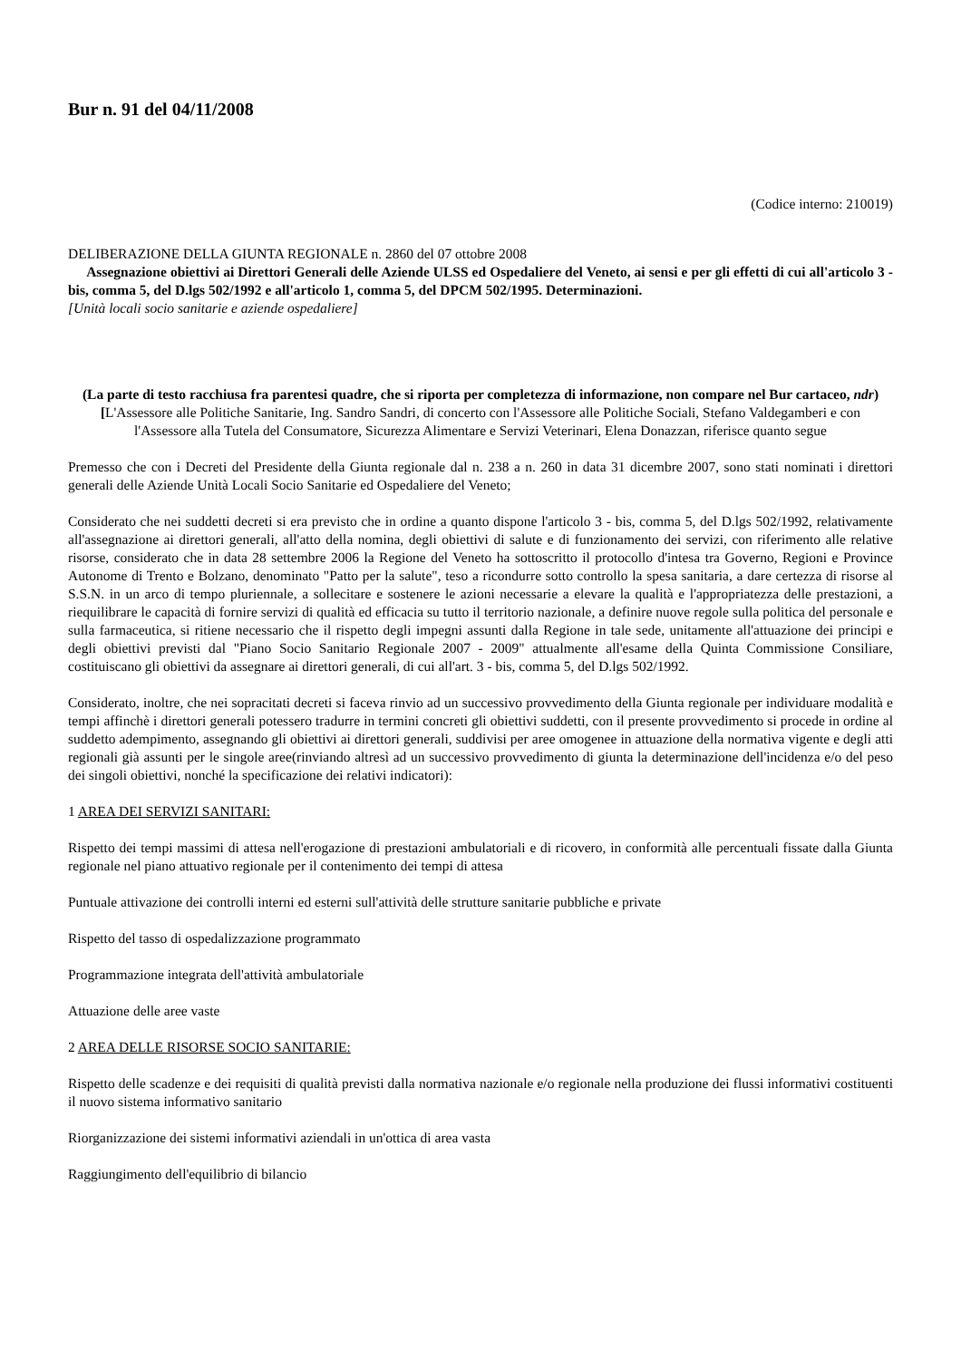Bur n. 91 del 04/11/2008
(Codice interno: 210019)
DELIBERAZIONE DELLA GIUNTA REGIONALE n. 2860 del 07 ottobre 2008
Assegnazione obiettivi ai Direttori Generali delle Aziende ULSS ed Ospedaliere del Veneto, ai sensi e per gli effetti di cui all'articolo 3 - bis, comma 5, del D.lgs 502/1992 e all'articolo 1, comma 5, del DPCM 502/1995. Determinazioni.
[Unità locali socio sanitarie e aziende ospedaliere]
(La parte di testo racchiusa fra parentesi quadre, che si riporta per completezza di informazione, non compare nel Bur cartaceo, ndr) [L'Assessore alle Politiche Sanitarie, Ing. Sandro Sandri, di concerto con l'Assessore alle Politiche Sociali, Stefano Valdegamberi e con l'Assessore alla Tutela del Consumatore, Sicurezza Alimentare e Servizi Veterinari, Elena Donazzan, riferisce quanto segue
Premesso che con i Decreti del Presidente della Giunta regionale dal n. 238 a n. 260 in data 31 dicembre 2007, sono stati nominati i direttori generali delle Aziende Unità Locali Socio Sanitarie ed Ospedaliere del Veneto;
Considerato che nei suddetti decreti si era previsto che in ordine a quanto dispone l'articolo 3 - bis, comma 5, del D.lgs 502/1992, relativamente all'assegnazione ai direttori generali, all'atto della nomina, degli obiettivi di salute e di funzionamento dei servizi, con riferimento alle relative risorse, considerato che in data 28 settembre 2006 la Regione del Veneto ha sottoscritto il protocollo d'intesa tra Governo, Regioni e Province Autonome di Trento e Bolzano, denominato "Patto per la salute", teso a ricondurre sotto controllo la spesa sanitaria, a dare certezza di risorse al S.S.N. in un arco di tempo pluriennale, a sollecitare e sostenere le azioni necessarie a elevare la qualità e l'appropriatezza delle prestazioni, a riequilibrare le capacità di fornire servizi di qualità ed efficacia su tutto il territorio nazionale, a definire nuove regole sulla politica del personale e sulla farmaceutica, si ritiene necessario che il rispetto degli impegni assunti dalla Regione in tale sede, unitamente all'attuazione dei principi e degli obiettivi previsti dal "Piano Socio Sanitario Regionale 2007 - 2009" attualmente all'esame della Quinta Commissione Consiliare, costituiscano gli obiettivi da assegnare ai direttori generali, di cui all'art. 3 - bis, comma 5, del D.lgs 502/1992.
Considerato, inoltre, che nei sopracitati decreti si faceva rinvio ad un successivo provvedimento della Giunta regionale per individuare modalità e tempi affinchè i direttori generali potessero tradurre in termini concreti gli obiettivi suddetti, con il presente provvedimento si procede in ordine al suddetto adempimento, assegnando gli obiettivi ai direttori generali, suddivisi per aree omogenee in attuazione della normativa vigente e degli atti regionali già assunti per le singole aree(rinviando altresì ad un successivo provvedimento di giunta la determinazione dell'incidenza e/o del peso dei singoli obiettivi, nonché la specificazione dei relativi indicatori):
1 AREA DEI SERVIZI SANITARI:
Rispetto dei tempi massimi di attesa nell'erogazione di prestazioni ambulatoriali e di ricovero, in conformità alle percentuali fissate dalla Giunta regionale nel piano attuativo regionale per il contenimento dei tempi di attesa
Puntuale attivazione dei controlli interni ed esterni sull'attività delle strutture sanitarie pubbliche e private
Rispetto del tasso di ospedalizzazione programmato
Programmazione integrata dell'attività ambulatoriale
Attuazione delle aree vaste
2 AREA DELLE RISORSE SOCIO SANITARIE:
Rispetto delle scadenze e dei requisiti di qualità previsti dalla normativa nazionale e/o regionale nella produzione dei flussi informativi costituenti il nuovo sistema informativo sanitario
Riorganizzazione dei sistemi informativi aziendali in un'ottica di area vasta
Raggiungimento dell'equilibrio di bilancio